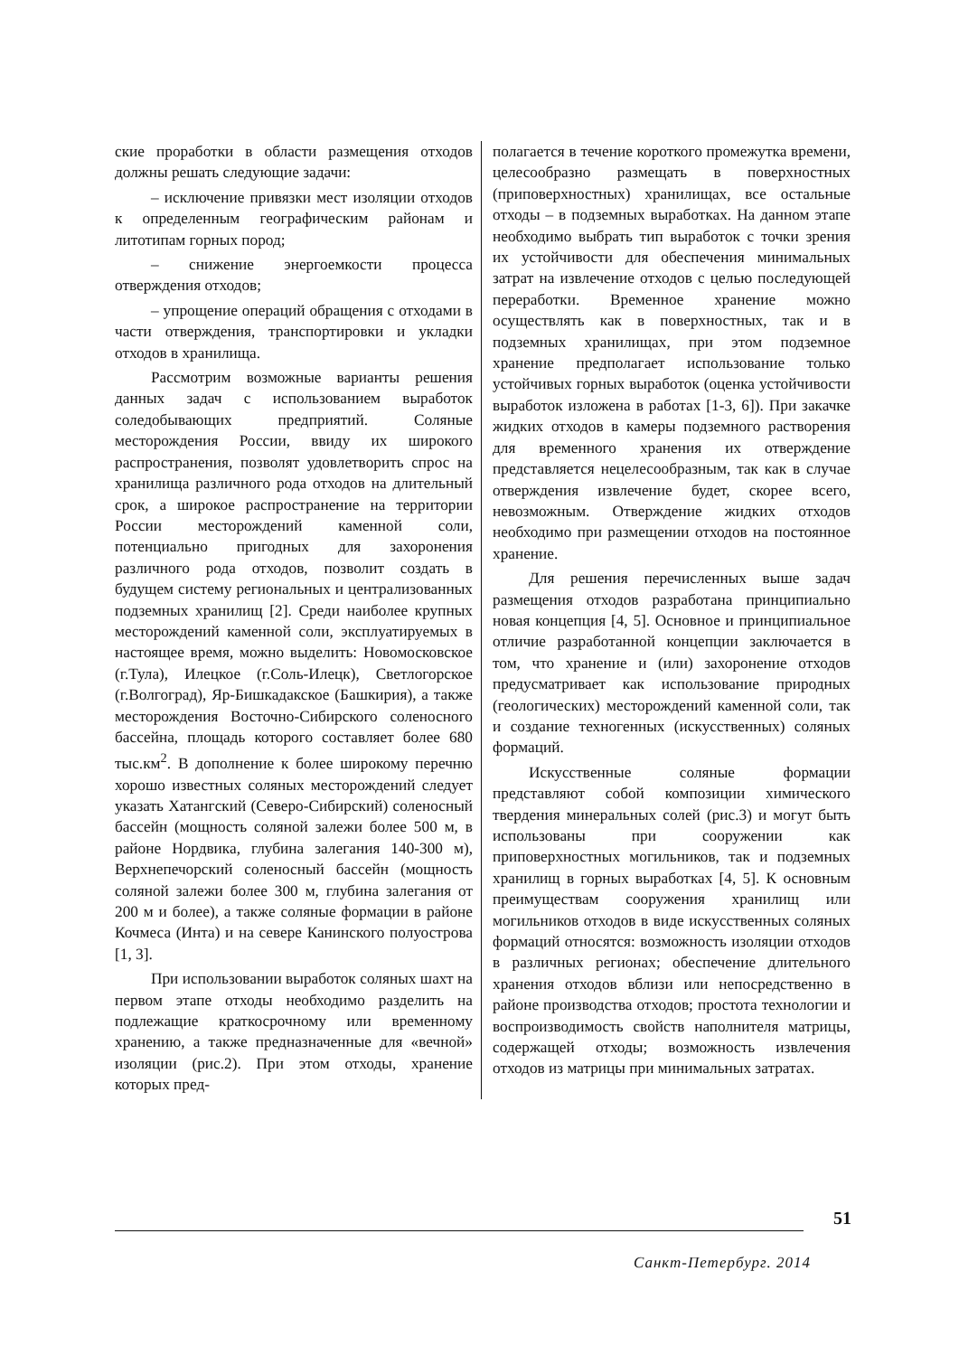ские проработки в области размещения отходов должны решать следующие задачи:
– исключение привязки мест изоляции отходов к определенным географическим районам и литотипам горных пород;
– снижение энергоемкости процесса отверждения отходов;
– упрощение операций обращения с отходами в части отверждения, транспортировки и укладки отходов в хранилища.
Рассмотрим возможные варианты решения данных задач с использованием выработок соледобывающих предприятий. Соляные месторождения России, ввиду их широкого распространения, позволят удовлетворить спрос на хранилища различного рода отходов на длительный срок, а широкое распространение на территории России месторождений каменной соли, потенциально пригодных для захоронения различного рода отходов, позволит создать в будущем систему региональных и централизованных подземных хранилищ [2]. Среди наиболее крупных месторождений каменной соли, эксплуатируемых в настоящее время, можно выделить: Новомосковское (г.Тула), Илецкое (г.Соль-Илецк), Светлогорское (г.Волгоград), Яр-Бишкадакское (Башкирия), а также месторождения Восточно-Сибирского соленосного бассейна, площадь которого составляет более 680 тыс.км<sup>2</sup>. В дополнение к более широкому перечню хорошо известных соляных месторождений следует указать Хатангский (Северо-Сибирский) соленосный бассейн (мощность соляной залежи более 500 м, в районе Нордвика, глубина залегания 140-300 м), Верхнепечорский соленосный бассейн (мощность соляной залежи более 300 м, глубина залегания от 200 м и более), а также соляные формации в районе Кочмеса (Инта) и на севере Канинского полуострова [1, 3].
При использовании выработок соляных шахт на первом этапе отходы необходимо разделить на подлежащие краткосрочному или временному хранению, а также предназначенные для «вечной» изоляции (рис.2). При этом отходы, хранение которых пред-
полагается в течение короткого промежутка времени, целесообразно размещать в поверхностных (приповерхностных) хранилищах, все остальные отходы – в подземных выработках. На данном этапе необходимо выбрать тип выработок с точки зрения их устойчивости для обеспечения минимальных затрат на извлечение отходов с целью последующей переработки. Временное хранение можно осуществлять как в поверхностных, так и в подземных хранилищах, при этом подземное хранение предполагает использование только устойчивых горных выработок (оценка устойчивости выработок изложена в работах [1-3, 6]). При закачке жидких отходов в камеры подземного растворения для временного хранения их отверждение представляется нецелесообразным, так как в случае отверждения извлечение будет, скорее всего, невозможным. Отверждение жидких отходов необходимо при размещении отходов на постоянное хранение.
Для решения перечисленных выше задач размещения отходов разработана принципиально новая концепция [4, 5]. Основное и принципиальное отличие разработанной концепции заключается в том, что хранение и (или) захоронение отходов предусматривает как использование природных (геологических) месторождений каменной соли, так и создание техногенных (искусственных) соляных формаций.
Искусственные соляные формации представляют собой композиции химического твердения минеральных солей (рис.3) и могут быть использованы при сооружении как приповерхностных могильников, так и подземных хранилищ в горных выработках [4, 5]. К основным преимуществам сооружения хранилищ или могильников отходов в виде искусственных соляных формаций относятся: возможность изоляции отходов в различных регионах; обеспечение длительного хранения отходов вблизи или непосредственно в районе производства отходов; простота технологии и воспроизводимость свойств наполнителя матрицы, содержащей отходы; возможность извлечения отходов из матрицы при минимальных затратах.
51
Санкт-Петербург. 2014